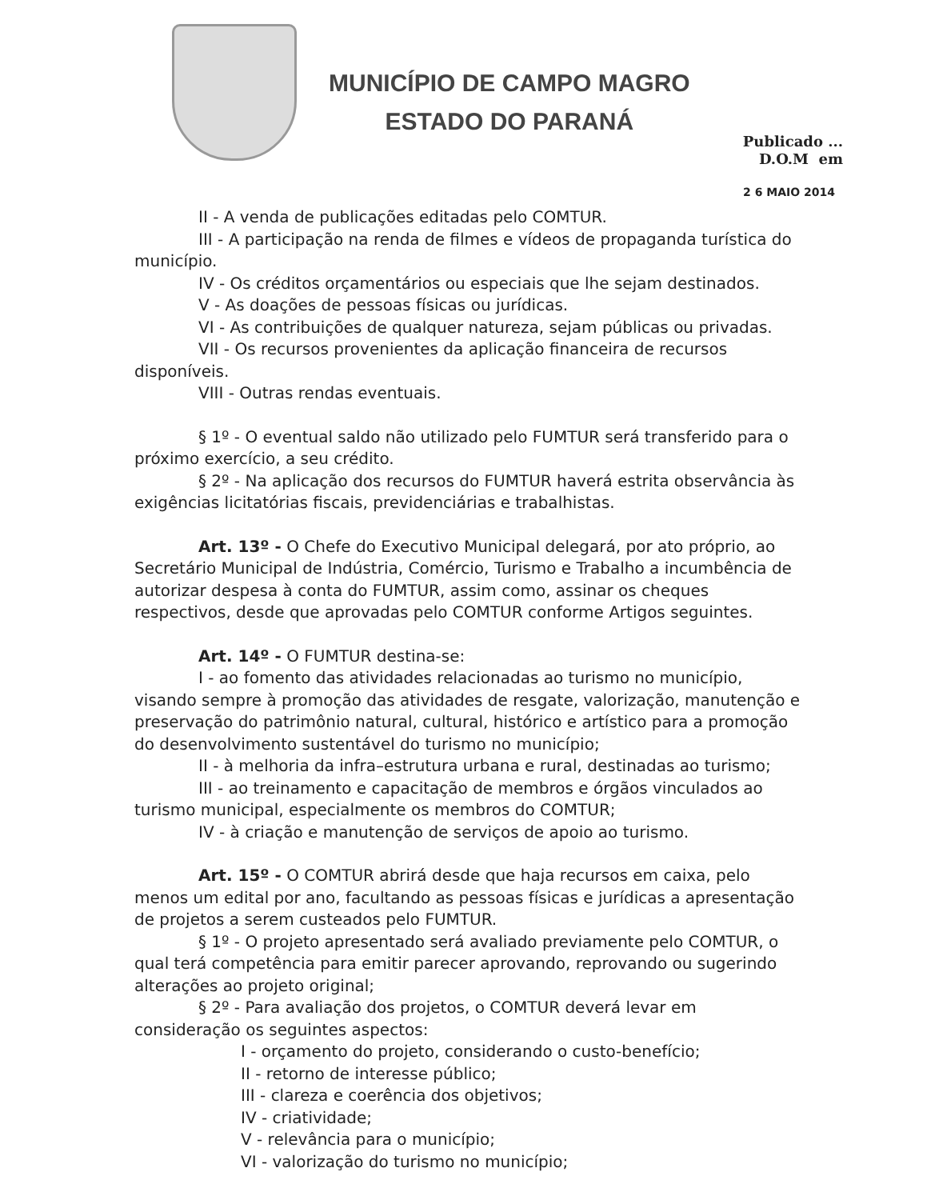MUNICÍPIO DE CAMPO MAGRO
ESTADO DO PARANÁ
Publicado ...
D.O.M em
2 6 MAIO 2014
II - A venda de publicações editadas pelo COMTUR.
III - A participação na renda de filmes e vídeos de propaganda turística do município.
IV - Os créditos orçamentários ou especiais que lhe sejam destinados.
V - As doações de pessoas físicas ou jurídicas.
VI - As contribuições de qualquer natureza, sejam públicas ou privadas.
VII - Os recursos provenientes da aplicação financeira de recursos disponíveis.
VIII - Outras rendas eventuais.
§ 1º - O eventual saldo não utilizado pelo FUMTUR será transferido para o próximo exercício, a seu crédito.
§ 2º - Na aplicação dos recursos do FUMTUR haverá estrita observância às exigências licitatórias fiscais, previdenciárias e trabalhistas.
Art. 13º - O Chefe do Executivo Municipal delegará, por ato próprio, ao Secretário Municipal de Indústria, Comércio, Turismo e Trabalho a incumbência de autorizar despesa à conta do FUMTUR, assim como, assinar os cheques respectivos, desde que aprovadas pelo COMTUR conforme Artigos seguintes.
Art. 14º - O FUMTUR destina-se:
I - ao fomento das atividades relacionadas ao turismo no município, visando sempre à promoção das atividades de resgate, valorização, manutenção e preservação do patrimônio natural, cultural, histórico e artístico para a promoção do desenvolvimento sustentável do turismo no município;
II - à melhoria da infra–estrutura urbana e rural, destinadas ao turismo;
III - ao treinamento e capacitação de membros e órgãos vinculados ao turismo municipal, especialmente os membros do COMTUR;
IV - à criação e manutenção de serviços de apoio ao turismo.
Art. 15º - O COMTUR abrirá desde que haja recursos em caixa, pelo menos um edital por ano, facultando as pessoas físicas e jurídicas a apresentação de projetos a serem custeados pelo FUMTUR.
§ 1º - O projeto apresentado será avaliado previamente pelo COMTUR, o qual terá competência para emitir parecer aprovando, reprovando ou sugerindo alterações ao projeto original;
§ 2º - Para avaliação dos projetos, o COMTUR deverá levar em consideração os seguintes aspectos:
I - orçamento do projeto, considerando o custo-benefício;
II - retorno de interesse público;
III - clareza e coerência dos objetivos;
IV - criatividade;
V - relevância para o município;
VI - valorização do turismo no município;